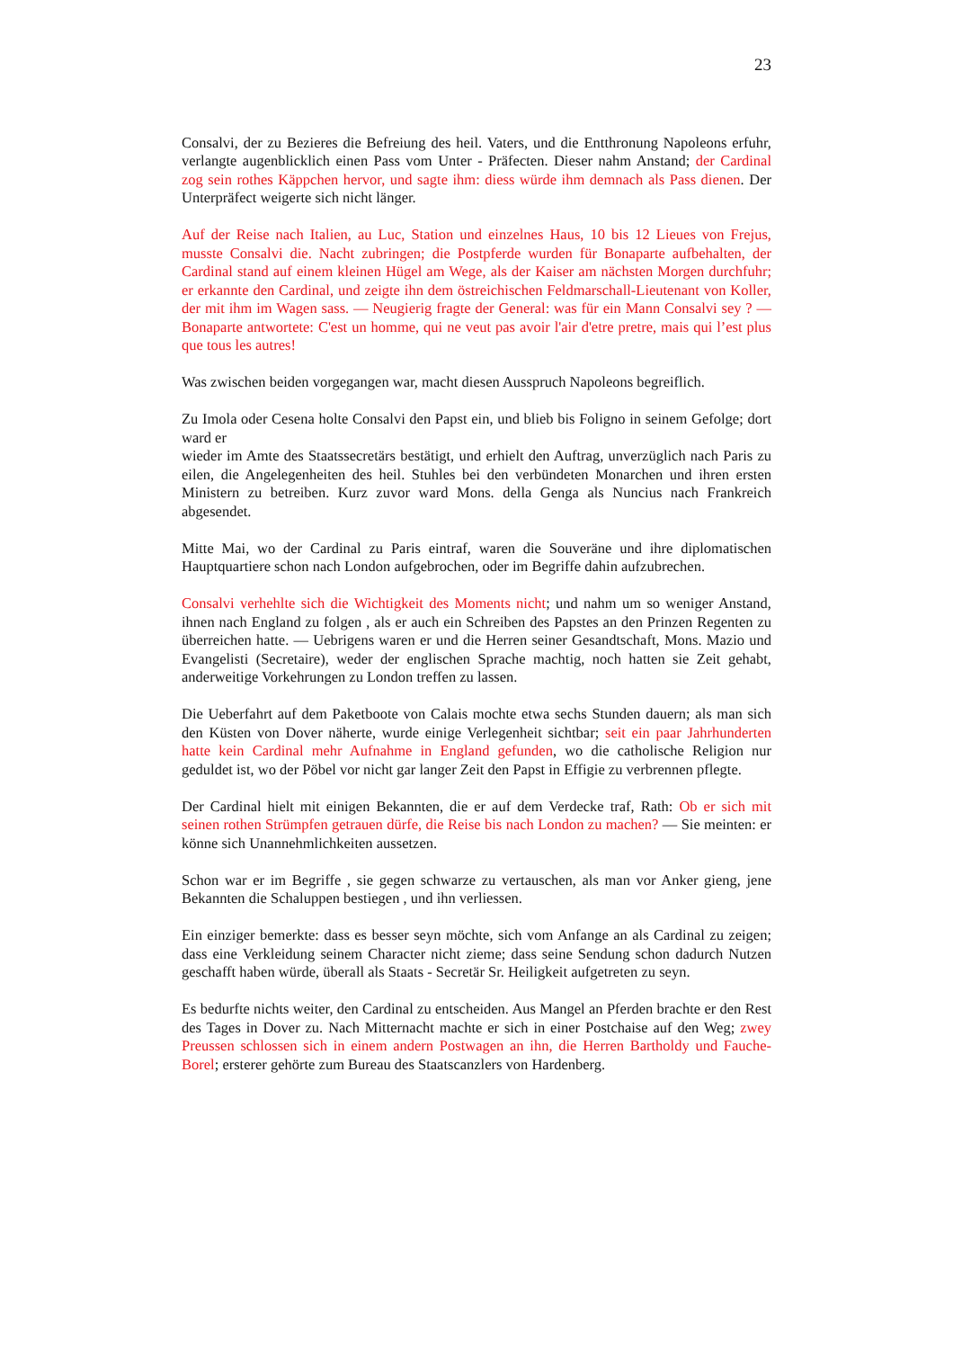23
Consalvi, der zu Bezieres die Befreiung des heil. Vaters, und die Entthronung Napoleons erfuhr, verlangte augenblicklich einen Pass vom Unter - Präfecten. Dieser nahm Anstand; der Cardinal zog sein rothes Käppchen hervor, und sagte ihm: diess würde ihm demnach als Pass dienen. Der Unterpräfect weigerte sich nicht länger.
Auf der Reise nach Italien, au Luc, Station und einzelnes Haus, 10 bis 12 Lieues von Frejus, musste Consalvi die. Nacht zubringen; die Postpferde wurden für Bonaparte aufbehalten, der Cardinal stand auf einem kleinen Hügel am Wege, als der Kaiser am nächsten Morgen durchfuhr; er erkannte den Cardinal, und zeigte ihn dem östreichischen Feldmarschall-Lieutenant von Koller, der mit ihm im Wagen sass. — Neugierig fragte der General: was für ein Mann Consalvi sey ? — Bonaparte antwortete: C'est un homme, qui ne veut pas avoir l'air d'etre pretre, mais qui l’est plus que tous les autres!
Was zwischen beiden vorgegangen war, macht diesen Ausspruch Napoleons begreiflich.
Zu Imola oder Cesena holte Consalvi den Papst ein, und blieb bis Foligno in seinem Gefolge; dort ward er
wieder im Amte des Staatssecretärs bestätigt, und erhielt den Auftrag, unverzüglich nach Paris zu eilen, die Angelegenheiten des heil. Stuhles bei den verbündeten Monarchen und ihren ersten Ministern zu betreiben. Kurz zuvor ward Mons. della Genga als Nuncius nach Frankreich abgesendet.
Mitte Mai, wo der Cardinal zu Paris eintraf, waren die Souveräne und ihre diplomatischen Hauptquartiere schon nach London aufgebrochen, oder im Begriffe dahin aufzubrechen.
Consalvi verhehlte sich die Wichtigkeit des Moments nicht; und nahm um so weniger Anstand, ihnen nach England zu folgen , als er auch ein Schreiben des Papstes an den Prinzen Regenten zu überreichen hatte. — Uebrigens waren er und die Herren seiner Gesandtschaft, Mons. Mazio und Evangelisti (Secretaire), weder der englischen Sprache machtig, noch hatten sie Zeit gehabt, anderweitige Vorkehrungen zu London treffen zu lassen.
Die Ueberfahrt auf dem Paketboote von Calais mochte etwa sechs Stunden dauern; als man sich den Küsten von Dover näherte, wurde einige Verlegenheit sichtbar; seit ein paar Jahrhunderten hatte kein Cardinal mehr Aufnahme in England gefunden, wo die catholische Religion nur geduldet ist, wo der Pöbel vor nicht gar langer Zeit den Papst in Effigie zu verbrennen pflegte.
Der Cardinal hielt mit einigen Bekannten, die er auf dem Verdecke traf, Rath: Ob er sich mit seinen rothen Strümpfen getrauen dürfe, die Reise bis nach London zu machen? — Sie meinten: er könne sich Unannehmlichkeiten aussetzen.
Schon war er im Begriffe , sie gegen schwarze zu vertauschen, als man vor Anker gieng, jene Bekannten die Schaluppen bestiegen , und ihn verliessen.
Ein einziger bemerkte: dass es besser seyn möchte, sich vom Anfange an als Cardinal zu zeigen; dass eine Verkleidung seinem Character nicht zieme; dass seine Sendung schon dadurch Nutzen geschafft haben würde, überall als Staats - Secretär Sr. Heiligkeit aufgetreten zu seyn.
Es bedurfte nichts weiter, den Cardinal zu entscheiden. Aus Mangel an Pferden brachte er den Rest des Tages in Dover zu. Nach Mitternacht machte er sich in einer Postchaise auf den Weg; zwey Preussen schlossen sich in einem andern Postwagen an ihn, die Herren Bartholdy und Fauche-Borel; ersterer gehörte zum Bureau des Staatscanzlers von Hardenberg.